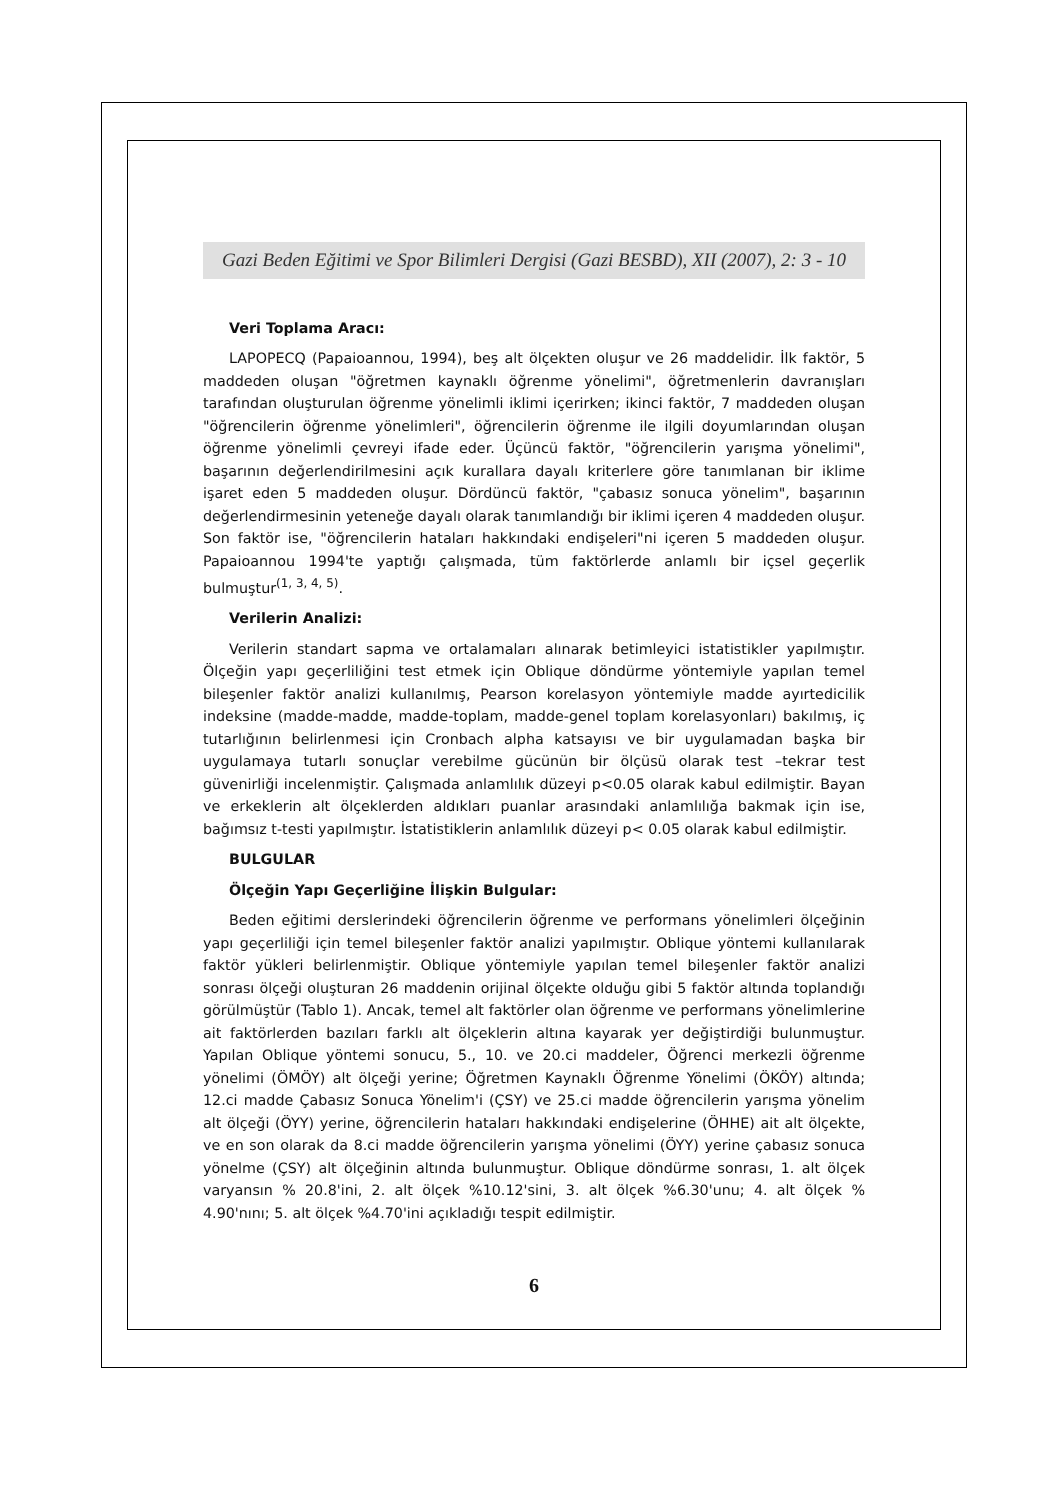Gazi Beden Eğitimi ve Spor Bilimleri Dergisi (Gazi BESBD), XII (2007), 2: 3 - 10
Veri Toplama Aracı:
LAPOPECQ (Papaioannou, 1994), beş alt ölçekten oluşur ve 26 maddelidir. İlk faktör, 5 maddeden oluşan "öğretmen kaynaklı öğrenme yönelimi", öğretmenlerin davranışları tarafından oluşturulan öğrenme yönelimli iklimi içerirken; ikinci faktör, 7 maddeden oluşan "öğrencilerin öğrenme yönelimleri", öğrencilerin öğrenme ile ilgili doyumlarından oluşan öğrenme yönelimli çevreyi ifade eder. Üçüncü faktör, "öğrencilerin yarışma yönelimi", başarının değerlendirilmesini açık kurallara dayalı kriterlere göre tanımlanan bir iklime işaret eden 5 maddeden oluşur. Dördüncü faktör, "çabasız sonuca yönelim", başarının değerlendirmesinin yeteneğe dayalı olarak tanımlandığı bir iklimi içeren 4 maddeden oluşur. Son faktör ise, "öğrencilerin hataları hakkındaki endişeleri"ni içeren 5 maddeden oluşur. Papaioannou 1994'te yaptığı çalışmada, tüm faktörlerde anlamlı bir içsel geçerlik bulmuştur<sup>(1, 3, 4, 5)</sup>.
Verilerin Analizi:
Verilerin standart sapma ve ortalamaları alınarak betimleyici istatistikler yapılmıştır. Ölçeğin yapı geçerliliğini test etmek için Oblique döndürme yöntemiyle yapılan temel bileşenler faktör analizi kullanılmış, Pearson korelasyon yöntemiyle madde ayırtedicilik indeksine (madde-madde, madde-toplam, madde-genel toplam korelasyonları) bakılmış, iç tutarlığının belirlenmesi için Cronbach alpha katsayısı ve bir uygulamadan başka bir uygulamaya tutarlı sonuçlar verebilme gücünün bir ölçüsü olarak test –tekrar test güvenirliği incelenmiştir. Çalışmada anlamlılık düzeyi p<0.05 olarak kabul edilmiştir. Bayan ve erkeklerin alt ölçeklerden aldıkları puanlar arasındaki anlamlılığa bakmak için ise, bağımsız t-testi yapılmıştır. İstatistiklerin anlamlılık düzeyi p< 0.05 olarak kabul edilmiştir.
BULGULAR
Ölçeğin Yapı Geçerliğine İlişkin Bulgular:
Beden eğitimi derslerindeki öğrencilerin öğrenme ve performans yönelimleri ölçeğinin yapı geçerliliği için temel bileşenler faktör analizi yapılmıştır. Oblique yöntemi kullanılarak faktör yükleri belirlenmiştir. Oblique yöntemiyle yapılan temel bileşenler faktör analizi sonrası ölçeği oluşturan 26 maddenin orijinal ölçekte olduğu gibi 5 faktör altında toplandığı görülmüştür (Tablo 1). Ancak, temel alt faktörler olan öğrenme ve performans yönelimlerine ait faktörlerden bazıları farklı alt ölçeklerin altına kayarak yer değiştirdiği bulunmuştur. Yapılan Oblique yöntemi sonucu, 5., 10. ve 20.ci maddeler, Öğrenci merkezli öğrenme yönelimi (ÖMÖY) alt ölçeği yerine; Öğretmen Kaynaklı Öğrenme Yönelimi (ÖKÖY) altında; 12.ci madde Çabasız Sonuca Yönelim'i (ÇSY) ve 25.ci madde öğrencilerin yarışma yönelim alt ölçeği (ÖYY) yerine, öğrencilerin hataları hakkındaki endişelerine (ÖHHE) ait alt ölçekte, ve en son olarak da 8.ci madde öğrencilerin yarışma yönelimi (ÖYY) yerine çabasız sonuca yönelme (ÇSY) alt ölçeğinin altında bulunmuştur. Oblique döndürme sonrası, 1. alt ölçek varyansın % 20.8'ini, 2. alt ölçek %10.12'sini, 3. alt ölçek %6.30'unu; 4. alt ölçek % 4.90'nını; 5. alt ölçek %4.70'ini açıkladığı tespit edilmiştir.
6